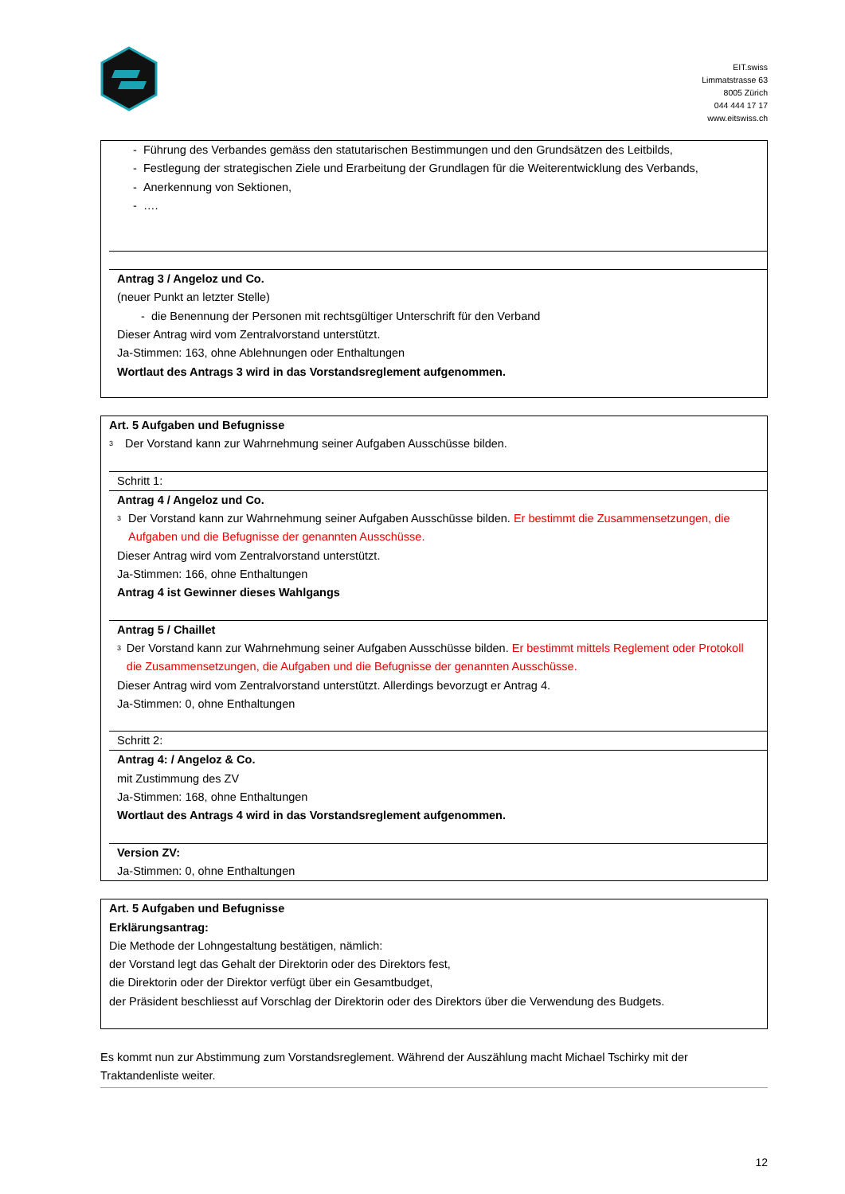EIT.swiss
Limmatstrasse 63
8005 Zürich
044 444 17 17
www.eitswiss.ch
- Führung des Verbandes gemäss den statutarischen Bestimmungen und den Grundsätzen des Leitbilds,
- Festlegung der strategischen Ziele und Erarbeitung der Grundlagen für die Weiterentwicklung des Verbands,
- Anerkennung von Sektionen,
- ….
Antrag 3 / Angeloz und Co.
(neuer Punkt an letzter Stelle)
- die Benennung der Personen mit rechtsgültiger Unterschrift für den Verband
Dieser Antrag wird vom Zentralvorstand unterstützt.
Ja-Stimmen: 163, ohne Ablehnungen oder Enthaltungen
Wortlaut des Antrags 3 wird in das Vorstandsreglement aufgenommen.
Art. 5 Aufgaben und Befugnisse
3 Der Vorstand kann zur Wahrnehmung seiner Aufgaben Ausschüsse bilden.
Schritt 1:
Antrag 4 / Angeloz und Co.
3 Der Vorstand kann zur Wahrnehmung seiner Aufgaben Ausschüsse bilden. Er bestimmt die Zusammensetzungen, die Aufgaben und die Befugnisse der genannten Ausschüsse.
Dieser Antrag wird vom Zentralvorstand unterstützt.
Ja-Stimmen: 166, ohne Enthaltungen
Antrag 4 ist Gewinner dieses Wahlgangs
Antrag 5 / Chaillet
3 Der Vorstand kann zur Wahrnehmung seiner Aufgaben Ausschüsse bilden. Er bestimmt mittels Reglement oder Protokoll die Zusammensetzungen, die Aufgaben und die Befugnisse der genannten Ausschüsse.
Dieser Antrag wird vom Zentralvorstand unterstützt. Allerdings bevorzugt er Antrag 4.
Ja-Stimmen: 0, ohne Enthaltungen
Schritt 2:
Antrag 4: / Angeloz & Co.
mit Zustimmung des ZV
Ja-Stimmen: 168, ohne Enthaltungen
Wortlaut des Antrags 4 wird in das Vorstandsreglement aufgenommen.
Version ZV:
Ja-Stimmen: 0, ohne Enthaltungen
Art. 5 Aufgaben und Befugnisse
Erklärungsantrag:
Die Methode der Lohngestaltung bestätigen, nämlich:
der Vorstand legt das Gehalt der Direktorin oder des Direktors fest,
die Direktorin oder der Direktor verfügt über ein Gesamtbudget,
der Präsident beschliesst auf Vorschlag der Direktorin oder des Direktors über die Verwendung des Budgets.
Es kommt nun zur Abstimmung zum Vorstandsreglement. Während der Auszählung macht Michael Tschirky mit der Traktandenliste weiter.
12